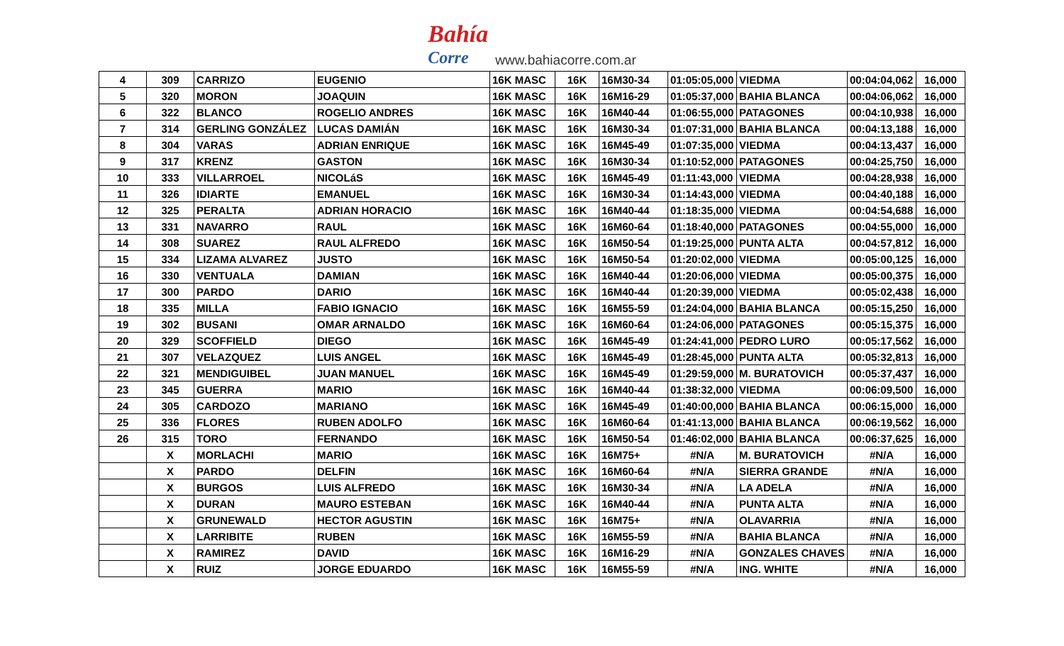Bahía
Corre
www.bahiacorre.com.ar
| 4 | 309 | CARRIZO | EUGENIO | 16K MASC | 16K | 16M30-34 | 01:05:05,000 | VIEDMA | 00:04:04,062 | 16,000 |
| 5 | 320 | MORON | JOAQUIN | 16K MASC | 16K | 16M16-29 | 01:05:37,000 | BAHIA BLANCA | 00:04:06,062 | 16,000 |
| 6 | 322 | BLANCO | ROGELIO ANDRES | 16K MASC | 16K | 16M40-44 | 01:06:55,000 | PATAGONES | 00:04:10,938 | 16,000 |
| 7 | 314 | GERLING GONZÁLEZ | LUCAS DAMIÁN | 16K MASC | 16K | 16M30-34 | 01:07:31,000 | BAHIA BLANCA | 00:04:13,188 | 16,000 |
| 8 | 304 | VARAS | ADRIAN ENRIQUE | 16K MASC | 16K | 16M45-49 | 01:07:35,000 | VIEDMA | 00:04:13,437 | 16,000 |
| 9 | 317 | KRENZ | GASTON | 16K MASC | 16K | 16M30-34 | 01:10:52,000 | PATAGONES | 00:04:25,750 | 16,000 |
| 10 | 333 | VILLARROEL | NICOLáS | 16K MASC | 16K | 16M45-49 | 01:11:43,000 | VIEDMA | 00:04:28,938 | 16,000 |
| 11 | 326 | IDIARTE | EMANUEL | 16K MASC | 16K | 16M30-34 | 01:14:43,000 | VIEDMA | 00:04:40,188 | 16,000 |
| 12 | 325 | PERALTA | ADRIAN HORACIO | 16K MASC | 16K | 16M40-44 | 01:18:35,000 | VIEDMA | 00:04:54,688 | 16,000 |
| 13 | 331 | NAVARRO | RAUL | 16K MASC | 16K | 16M60-64 | 01:18:40,000 | PATAGONES | 00:04:55,000 | 16,000 |
| 14 | 308 | SUAREZ | RAUL ALFREDO | 16K MASC | 16K | 16M50-54 | 01:19:25,000 | PUNTA ALTA | 00:04:57,812 | 16,000 |
| 15 | 334 | LIZAMA ALVAREZ | JUSTO | 16K MASC | 16K | 16M50-54 | 01:20:02,000 | VIEDMA | 00:05:00,125 | 16,000 |
| 16 | 330 | VENTUALA | DAMIAN | 16K MASC | 16K | 16M40-44 | 01:20:06,000 | VIEDMA | 00:05:00,375 | 16,000 |
| 17 | 300 | PARDO | DARIO | 16K MASC | 16K | 16M40-44 | 01:20:39,000 | VIEDMA | 00:05:02,438 | 16,000 |
| 18 | 335 | MILLA | FABIO IGNACIO | 16K MASC | 16K | 16M55-59 | 01:24:04,000 | BAHIA BLANCA | 00:05:15,250 | 16,000 |
| 19 | 302 | BUSANI | OMAR ARNALDO | 16K MASC | 16K | 16M60-64 | 01:24:06,000 | PATAGONES | 00:05:15,375 | 16,000 |
| 20 | 329 | SCOFFIELD | DIEGO | 16K MASC | 16K | 16M45-49 | 01:24:41,000 | PEDRO LURO | 00:05:17,562 | 16,000 |
| 21 | 307 | VELAZQUEZ | LUIS ANGEL | 16K MASC | 16K | 16M45-49 | 01:28:45,000 | PUNTA ALTA | 00:05:32,813 | 16,000 |
| 22 | 321 | MENDIGUIBEL | JUAN MANUEL | 16K MASC | 16K | 16M45-49 | 01:29:59,000 | M. BURATOVICH | 00:05:37,437 | 16,000 |
| 23 | 345 | GUERRA | MARIO | 16K MASC | 16K | 16M40-44 | 01:38:32,000 | VIEDMA | 00:06:09,500 | 16,000 |
| 24 | 305 | CARDOZO | MARIANO | 16K MASC | 16K | 16M45-49 | 01:40:00,000 | BAHIA BLANCA | 00:06:15,000 | 16,000 |
| 25 | 336 | FLORES | RUBEN ADOLFO | 16K MASC | 16K | 16M60-64 | 01:41:13,000 | BAHIA BLANCA | 00:06:19,562 | 16,000 |
| 26 | 315 | TORO | FERNANDO | 16K MASC | 16K | 16M50-54 | 01:46:02,000 | BAHIA BLANCA | 00:06:37,625 | 16,000 |
| | X | MORLACHI | MARIO | 16K MASC | 16K | 16M75+ | #N/A | M. BURATOVICH | #N/A | 16,000 |
| | X | PARDO | DELFIN | 16K MASC | 16K | 16M60-64 | #N/A | SIERRA GRANDE | #N/A | 16,000 |
| | X | BURGOS | LUIS ALFREDO | 16K MASC | 16K | 16M30-34 | #N/A | LA ADELA | #N/A | 16,000 |
| | X | DURAN | MAURO ESTEBAN | 16K MASC | 16K | 16M40-44 | #N/A | PUNTA ALTA | #N/A | 16,000 |
| | X | GRUNEWALD | HECTOR AGUSTIN | 16K MASC | 16K | 16M75+ | #N/A | OLAVARRIA | #N/A | 16,000 |
| | X | LARRIBITE | RUBEN | 16K MASC | 16K | 16M55-59 | #N/A | BAHIA BLANCA | #N/A | 16,000 |
| | X | RAMIREZ | DAVID | 16K MASC | 16K | 16M16-29 | #N/A | GONZALES CHAVES | #N/A | 16,000 |
| | X | RUIZ | JORGE EDUARDO | 16K MASC | 16K | 16M55-59 | #N/A | ING. WHITE | #N/A | 16,000 |